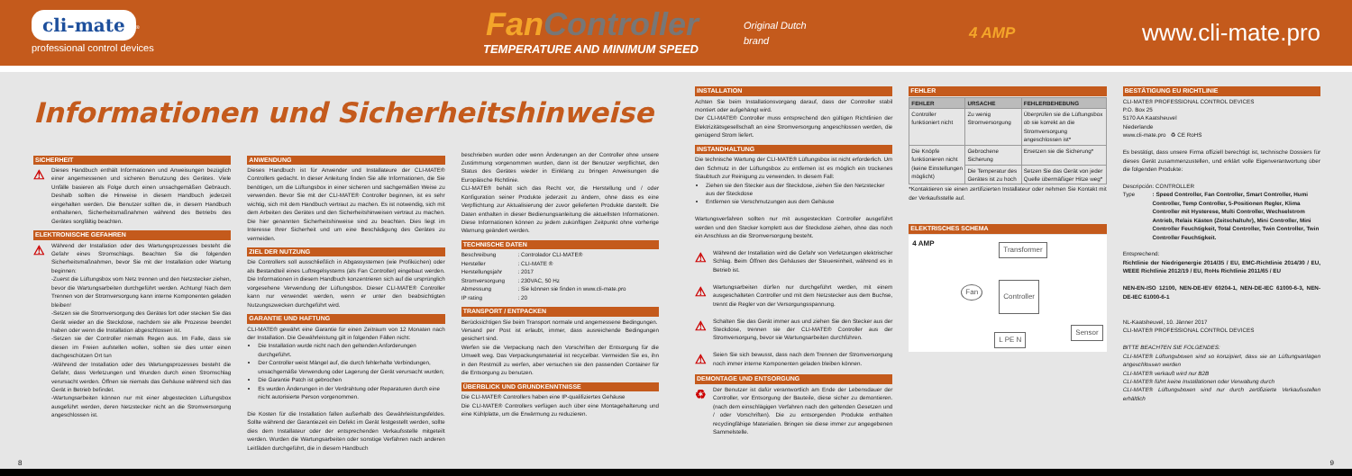cli-mate<sup>®</sup>
professional control devices
FanController
TEMPERATURE AND MINIMUM SPEED
Original Dutch brand
4 AMP
www.cli-mate.pro
Informationen und Sicherheitshinweise
SICHERHEIT
⚠
Dieses Handbuch enthält Informationen und Anweisungen bezüglich einer angemessenen und sicheren Benutzung des Gerätes. Viele Unfälle basieren als Folge durch einen unsachgemäßen Gebrauch. Deshalb sollten die Hinweise in diesem Handbuch jederzeit eingehalten werden. Die Benutzer sollten die, in diesem Handbuch enthaltenen, Sicherheitsmaßnahmen während des Betriebs des Gerätes sorgfältig beachten.
ELEKTRONISCHE GEFAHREN
⚠
Während der Installation oder des Wartungsprozesses besteht die Gefahr eines Stromschlags. Beachten Sie die folgenden Sicherheitsmaßnahmen, bevor Sie mit der Installation oder Wartung beginnen:
-Zuerst die Lüftungsbox vom Netz trennen und den Netzstecker ziehen, bevor die Wartungsarbeiten durchgeführt werden. Achtung! Nach dem Trennen von der Stromversorgung kann interne Komponenten geladen bleiben!
-Setzen sie die Stromversorgung des Gerätes fort oder stecken Sie das Gerät wieder an die Steckdose, nachdem sie alle Prozesse beendet haben oder wenn die Installation abgeschlossen ist.
-Setzen sie der Controller niemals Regen aus. Im Falle, dass sie diesen im Freien aufstellen wollen, sollten sie dies unter einen dachgeschützen Ort tun
-Während der Installation oder des Wartungsprozesses besteht die Gefahr, dass Verletzungen und Wunden durch einen Stromschlag verursacht werden. Öffnen sie niemals das Gehäuse während sich das Gerät in Betrieb befindet.
-Wartungsarbeiten können nur mit einer abgesteckten Lüftungsbox ausgeführt werden, deren Netzstecker nicht an die Stromversorgung angeschlossen ist.
ANWENDUNG
Dieses Handbuch ist für Anwender und Installateure der CLI-MATE® Controllers gedacht. In dieser Anleitung finden Sie alle Informationen, die Sie benötigen, um die Lüftungsbox in einer sicheren und sachgemäßen Weise zu verwenden. Bevor Sie mit der CLI-MATE® Controller beginnen, ist es sehr wichtig, sich mit dem Handbuch vertraut zu machen. Es ist notwendig, sich mit dem Arbeiten des Gerätes und den Sicherheitshinweisen vertraut zu machen. Die hier genannten Sicherheitshinweise sind zu beachten. Dies liegt im Interesse Ihrer Sicherheit und um eine Beschädigung des Gerätes zu vermeiden.
ZIEL DER NUTZUNG
Die Controllers soll ausschließlich in Abgassystemen (wie Profiküchen) oder als Bestandteil eines Luftregelsystems (als Fan Controller) eingebaut werden. Die Informationen in diesem Handbuch konzentrieren sich auf die ursprünglich vorgesehene Verwendung der Lüftungsbox. Dieser CLI-MATE® Controller kann nur verwendet werden, wenn er unter den beabsichtigten Nutzungszwecken durchgeführt wird.
GARANTIE UND HAFTUNG
CLI-MATE® gewährt eine Garantie für einen Zeitraum von 12 Monaten nach der Installation. Die Gewährleistung gilt in folgenden Fällen nicht:
Die Installation wurde nicht nach den geltenden Anforderungen durchgeführt.
Der Controller weist Mängel auf, die durch fehlerhafte Verbindungen, unsachgemäße Verwendung oder Lagerung der Gerät verursacht wurden;
Die Garantie Patch ist gebrochen
Es wurden Änderungen in der Verdrahtung oder Reparaturen durch eine nicht autorisierte Person vorgenommen.
Die Kosten für die Installation fallen außerhalb des Gewährleistungsfeldes. Sollte während der Garantiezeit ein Defekt im Gerät festgestellt werden, sollte dies dem Installateur oder der entsprechenden Verkaufsstelle mitgeteilt werden. Wurden die Wartungsarbeiten oder sonstige Verfahren nach anderen Leitfäden durchgeführt, die in diesem Handbuch
beschrieben wurden oder wenn Änderungen an der Controller ohne unsere Zustimmung vorgenommen wurden, dann ist der Benutzer verpflichtet, den Status des Gerätes wieder in Einklang zu bringen Anweisungen die Europäische Richtlinie.
CLI-MATE® behält sich das Recht vor, die Herstellung und / oder Konfiguration seiner Produkte jederzeit zu ändern, ohne dass es eine Verpflichtung zur Aktualisierung der zuvor gelieferten Produkte darstellt. Die Daten enthalten in dieser Bedienungsanleitung die aktuellsten Informationen. Diese Informationen können zu jedem zukünftigen Zeitpunkt ohne vorherige Warnung geändert werden.
TECHNISCHE DATEN
| Beschreibung | : Controlador CLI-MATE® |
| Hersteller | : CLI-MATE ® |
| Herstellungsjahr | : 2017 |
| Stromversorgung | : 230VAC, 50 Hz |
| Abmessung | : Sie können sie finden in www.cli-mate.pro |
| IP rating | : 20 |
TRANSPORT / ENTPACKEN
Berücksichtigen Sie beim Transport normale und angemessene Bedingungen.
Versand per Post ist erlaubt, immer, dass ausreichende Bedingungen gesichert sind.
Werfen sie die Verpackung nach den Vorschriften der Entsorgung für die Umwelt weg. Das Verpackungsmaterial ist recycelbar. Vermeiden Sie es, ihn in den Restmüll zu werfen, aber versuchen sie den passenden Container für die Entsorgung zu benutzen.
ÜBERBLICK UND GRUNDKENNTNISSE
Die CLI-MATE® Controllers haben eine IP-qualifiziertes Gehäuse
Die CLI-MATE® Controllers verfügen auch über eine Montagehalterung und eine Kühlplatte, um die Erwärmung zu reduzieren.
INSTALLATION
Achten Sie beim Installationsvorgang darauf, dass der Controller stabil montiert oder aufgehängt wird.
Der CLI-MATE® Controller muss entsprechend den gültigen Richtlinien der Elektrizitätsgesellschaft an eine Stromversorgung angeschlossen werden, die genügend Strom liefert.
INSTANDHALTUNG
Die technische Wartung der CLI-MATE® Lüftungsbox ist nicht erforderlich. Um den Schmutz in der Lüftungsbox zu entfernen ist es möglich ein trockenes Staubtuch zur Reinigung zu verwenden. In diesem Fall:
Ziehen sie den Stecker aus der Steckdose, ziehen Sie den Netzstecker aus der Steckdose
Entfernen sie Verschmutzungen aus dem Gehäuse
Wartungsverfahren sollten nur mit ausgesteckten Controller ausgeführt werden und den Stecker komplett aus der Steckdose ziehen, ohne das noch ein Anschluss an die Stromversorgung besteht.
⚠
Während der Installation wird die Gefahr von Verletzungen elektrischer Schlag. Beim Öffnen des Gehäuses der Steuereinheit, während es in Betrieb ist.
⚠
Wartungsarbeiten dürfen nur durchgeführt werden, mit einem ausgeschalteten Controller und mit dem Netzstecker aus dem Buchse, trennt die Regler von der Versorgungsspannung.
⚠
Schalten Sie das Gerät immer aus und ziehen Sie den Stecker aus der Steckdose, trennen sie der CLI-MATE® Controller aus der Stromversorgung, bevor sie Wartungsarbeiten durchführen.
⚠
Seien Sie sich bewusst, dass nach dem Trennen der Stromversorgung noch immer interne Komponenten geladen bleiben können.
DEMONTAGE UND ENTSORGUNG
♻
Der Benutzer ist dafür verantwortlich am Ende der Lebensdauer der Controller, vor Entsorgung der Bauteile, diese sicher zu demontieren. (nach dem einschlägigen Verfahren nach den geltenden Gesetzen und / oder Vorschriften). Die zu entsorgenden Produkte enthalten recyclingfähige Materialien. Bringen sie diese immer zur angegebenen Sammelstelle.
FEHLER
| FEHLER | URSACHE | FEHLERBEHEBUNG |
| --- | --- | --- |
| Controller funktioniert nicht | Zu wenig Stromversorgung | Überprüfen sie die Lüftungsbox ob sie korrekt an die Stromversorgung angeschlossen ist* |
| Die Knöpfe funktionieren nicht (keine Einstellungen möglicht) | Gebrochene Sicherung | Ersetzen sie die Sicherung* |
| | Die Temperatur des Gerätes ist zu hoch | Setzen Sie das Gerät von jeder Quelle übermäßiger Hitze weg* |
*Kontaktieren sie einen zertifizierten Installateur oder nehmen Sie Kontakt mit der Verkaufsstelle auf.
ELEKTRISCHES SCHEMA
4 AMP
Transformer
Controller
Fan
L PE N
Sensor
BESTÄTIGUNG EU RICHTLINIE
CLI-MATE® PROFESSIONAL CONTROL DEVICES
P.O. Box 25
5170 AA Kaatsheuvel
Niederlande
www.cli-mate.pro ♻ CE RoHS
Es bestätigt, dass unsere Firma offiziell berechtigt ist, technische Dossiers für dieses Gerät zusammenzustellen, und erklärt volle Eigenverantwortung über die folgenden Produkte:
| Descripción | : CONTROLLER |
| Type | : Speed Controller, Fan Controller, Smart Controller, Humi Controller, Temp Controller, 5-Positionen Regler, Klima Controller mit Hysterese, Multi Controller, Wechselstrom Antrieb, Relais Kästen (Zeitschaltuhr), Mini Controller, Mini Controller Feuchtigkeit, Total Controller, Twin Controller, Twin Controller Feuchtigkeit. |
Entsprechend:
Richtlinie der Niedrigenergie 2014/35 / EU, EMC-Richtlinie 2014/30 / EU, WEEE Richtlinie 2012/19 / EU, RoHs Richtlinie 2011/65 / EU
NEN-EN-ISO 12100, NEN-DE-IEV 60204-1, NEN-DE-IEC 61000-6-3, NEN-DE-IEC 61000-6-1
NL-Kaatsheuvel, 10. Jänner 2017
CLI-MATE® PROFESSIONAL CONTROL DEVICES
BITTE BEACHTEN SIE FOLGENDES:
CLI-MATE® Lüftungsboxen sind so konzipiert, dass sie an Lüftungsanlagen angeschlossen werden
CLI-MATE® verkauft wird nur B2B
CLI-MATE® führt keine Installationen oder Verwaltung durch
CLI-MATE® Lüftungsboxen sind nur durch zertifizierte Verkaufsstellen erhältlich
8 9